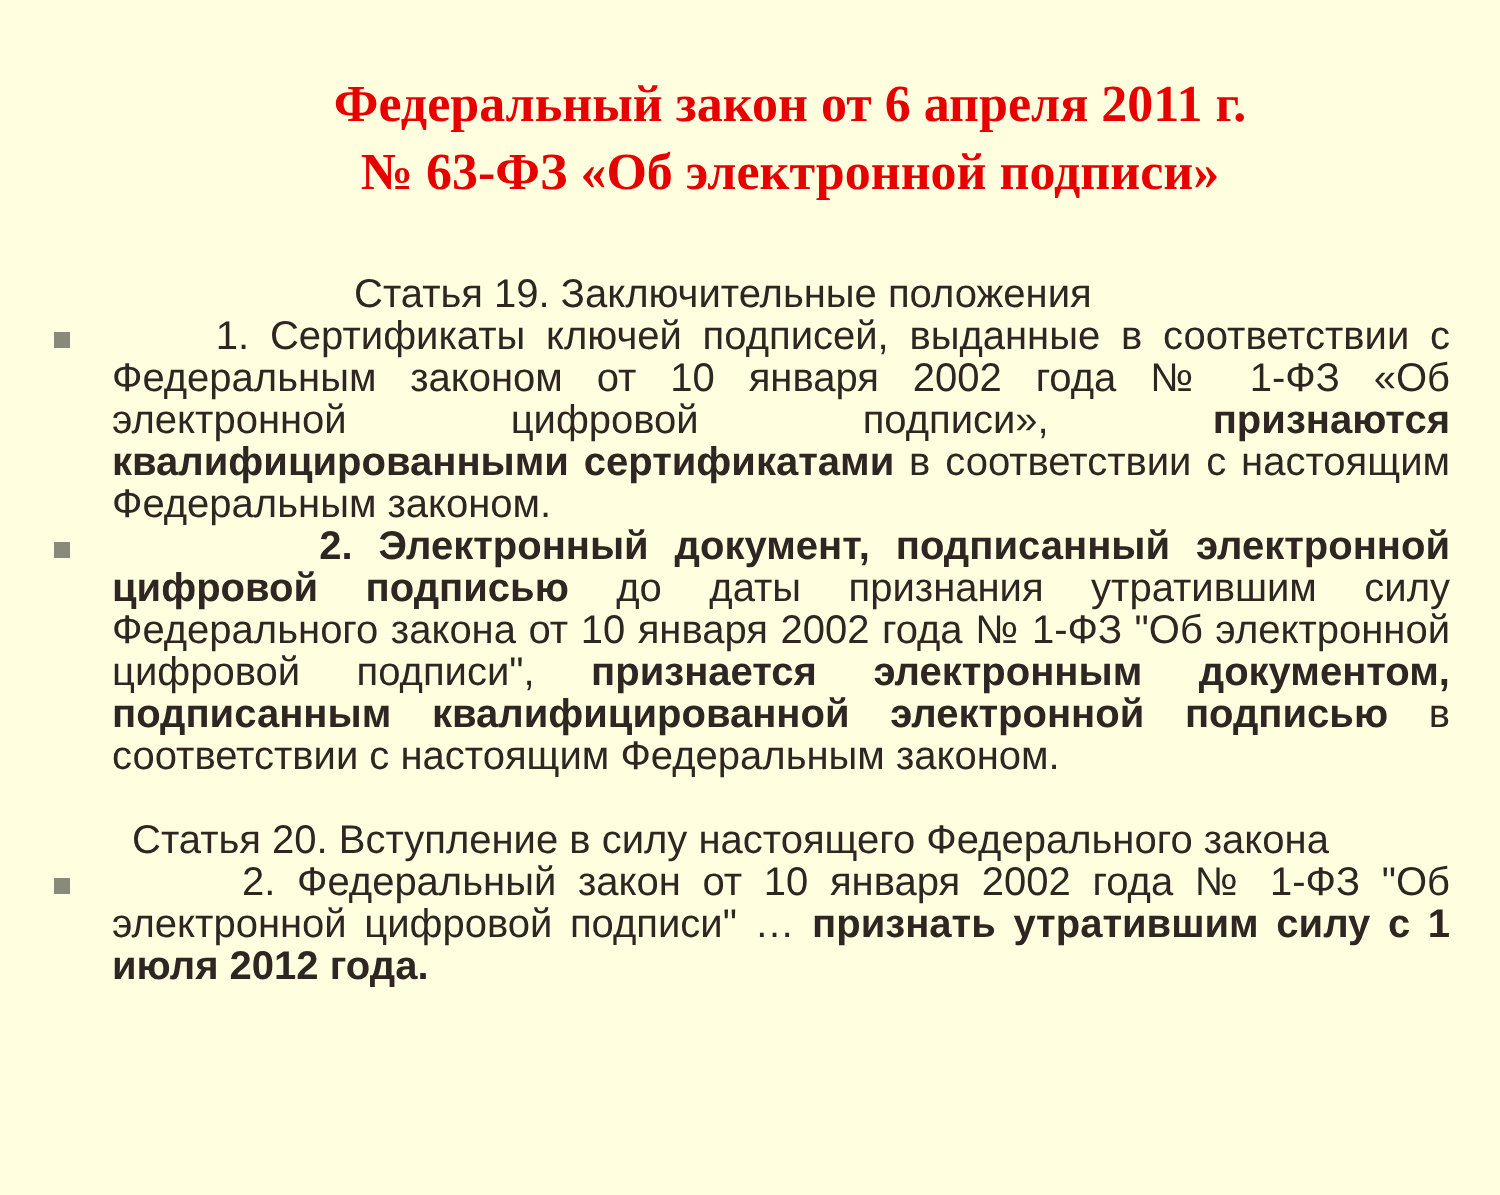Федеральный закон от 6 апреля 2011 г.
№ 63-ФЗ «Об электронной подписи»
Статья 19. Заключительные положения
1. Сертификаты ключей подписей, выданные в соответствии с Федеральным законом от 10 января 2002 года № 1-ФЗ «Об электронной цифровой подписи», признаются квалифицированными сертификатами в соответствии с настоящим Федеральным законом.
2. Электронный документ, подписанный электронной цифровой подписью до даты признания утратившим силу Федерального закона от 10 января 2002 года № 1-ФЗ "Об электронной цифровой подписи", признается электронным документом, подписанным квалифицированной электронной подписью в соответствии с настоящим Федеральным законом.
Статья 20. Вступление в силу настоящего Федерального закона
2. Федеральный закон от 10 января 2002 года № 1-ФЗ "Об электронной цифровой подписи" … признать утратившим силу с 1 июля 2012 года.